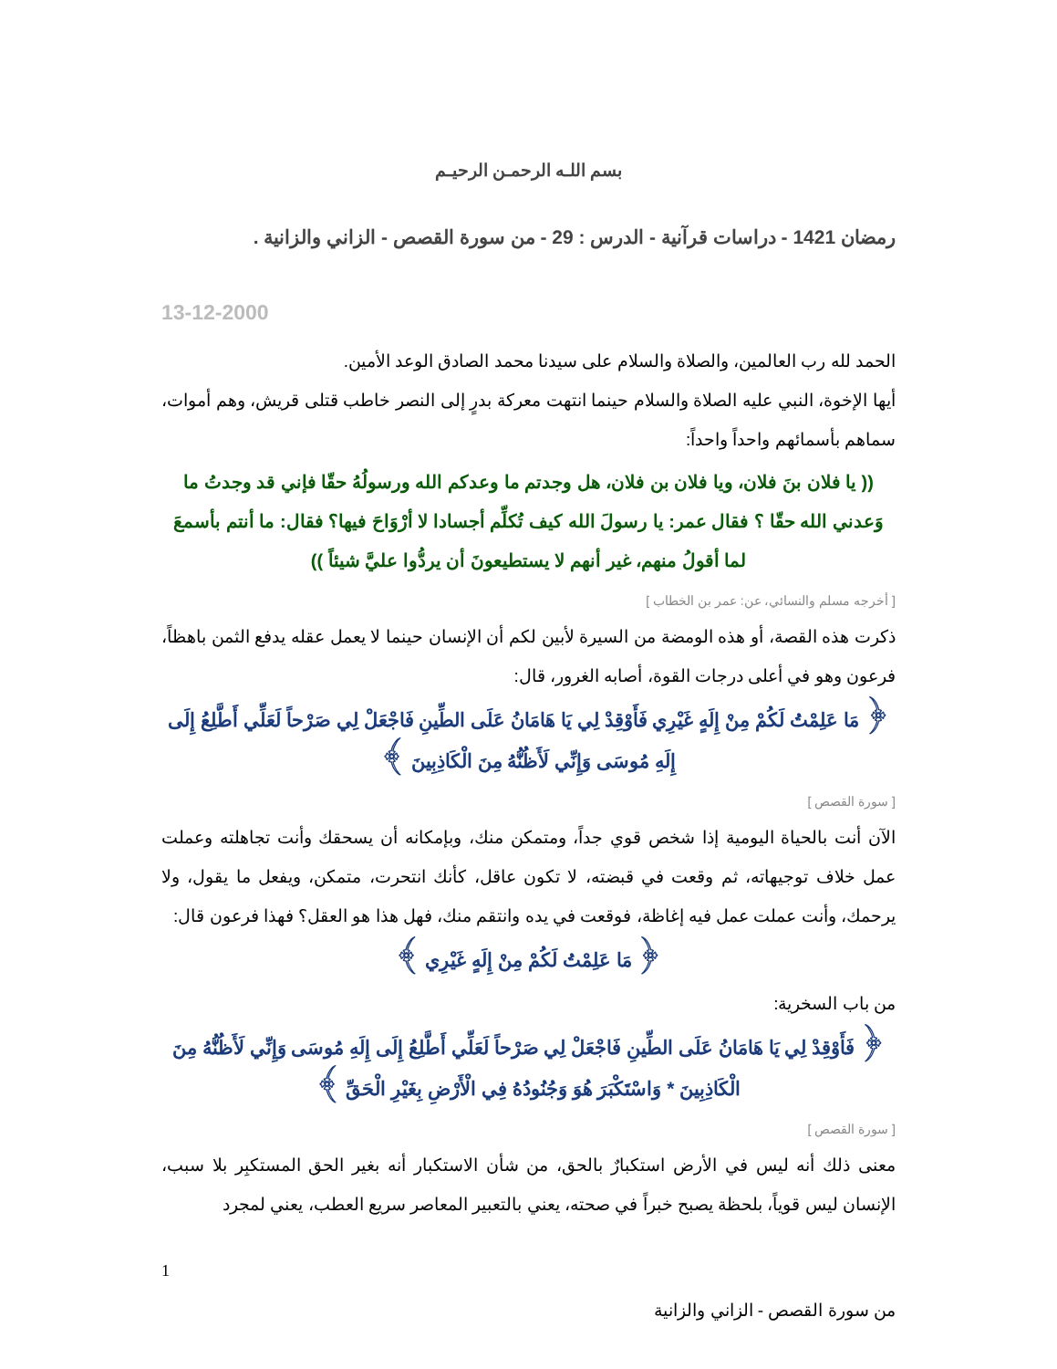بسم اللـه الرحمـن الرحيـم
رمضان 1421 - دراسات قرآنية - الدرس : 29 - من سورة القصص - الزاني والزانية .
13-12-2000
الحمد لله رب العالمين، والصلاة والسلام على سيدنا محمد الصادق الوعد الأمين.
أيها الإخوة، النبي عليه الصلاة والسلام حينما انتهت معركة بدرٍ إلى النصر خاطب قتلى قريش، وهم أموات، سماهم بأسمائهم واحداً واحداً:
(( يا فلان بنَ فلان، ويا فلان بن فلان، هل وجدتم ما وعدكم الله ورسولُهُ حقّا فإني قد وجدتُ ما وَعدني الله حقّا ؟ فقال عمر: يا رسولَ الله كيف تُكلِّم أجسادا لا أرْوَاحَ فيها؟ فقال: ما أنتم بأسمعَ لما أقولُ منهم، غير أنهم لا يستطيعونَ أن يردُّوا عليَّ شيئاً ))
[ أخرجه مسلم والنسائي، عن: عمر بن الخطاب ]
ذكرت هذه القصة، أو هذه الومضة من السيرة لأبين لكم أن الإنسان حينما لا يعمل عقله يدفع الثمن باهظاً، فرعون وهو في أعلى درجات القوة، أصابه الغرور، قال:
﴿ مَا عَلِمْتُ لَكُمْ مِنْ إِلَهٍ غَيْرِي فَأَوْقِدْ لِي يَا هَامَانُ عَلَى الطِّينِ فَاجْعَلْ لِي صَرْحاً لَعَلِّي أَطَّلِعُ إِلَى إِلَهِ مُوسَى وَإِنِّي لَأَظُنُّهُ مِنَ الْكَاذِبِينَ ﴾
[ سورة القصص ]
الآن أنت بالحياة اليومية إذا شخص قوي جداً، ومتمكن منك، وبإمكانه أن يسحقك وأنت تجاهلته وعملت عمل خلاف توجيهاته، ثم وقعت في قبضته، لا تكون عاقل، كأنك انتحرت، متمكن، ويفعل ما يقول، ولا يرحمك، وأنت عملت عمل فيه إغاظة، فوقعت في يده وانتقم منك، فهل هذا هو العقل؟ فهذا فرعون قال:
﴿ مَا عَلِمْتُ لَكُمْ مِنْ إِلَهٍ غَيْرِي ﴾
من باب السخرية:
﴿ فَأَوْقِدْ لِي يَا هَامَانُ عَلَى الطِّينِ فَاجْعَلْ لِي صَرْحاً لَعَلِّي أَطَّلِعُ إِلَى إِلَهِ مُوسَى وَإِنِّي لَأَظُنُّهُ مِنَ الْكَاذِبِينَ * وَاسْتَكْبَرَ هُوَ وَجُنُودُهُ فِي الْأَرْضِ بِغَيْرِ الْحَقِّ ﴾
[ سورة القصص ]
معنى ذلك أنه ليس في الأرض استكبارٌ بالحق، من شأن الاستكبار أنه بغير الحق المستكبِر بلا سبب، الإنسان ليس قوياً، بلحظة يصبح خبراً في صحته، يعني بالتعبير المعاصر سريع العطب، يعني لمجرد
1
من سورة القصص - الزاني والزانية